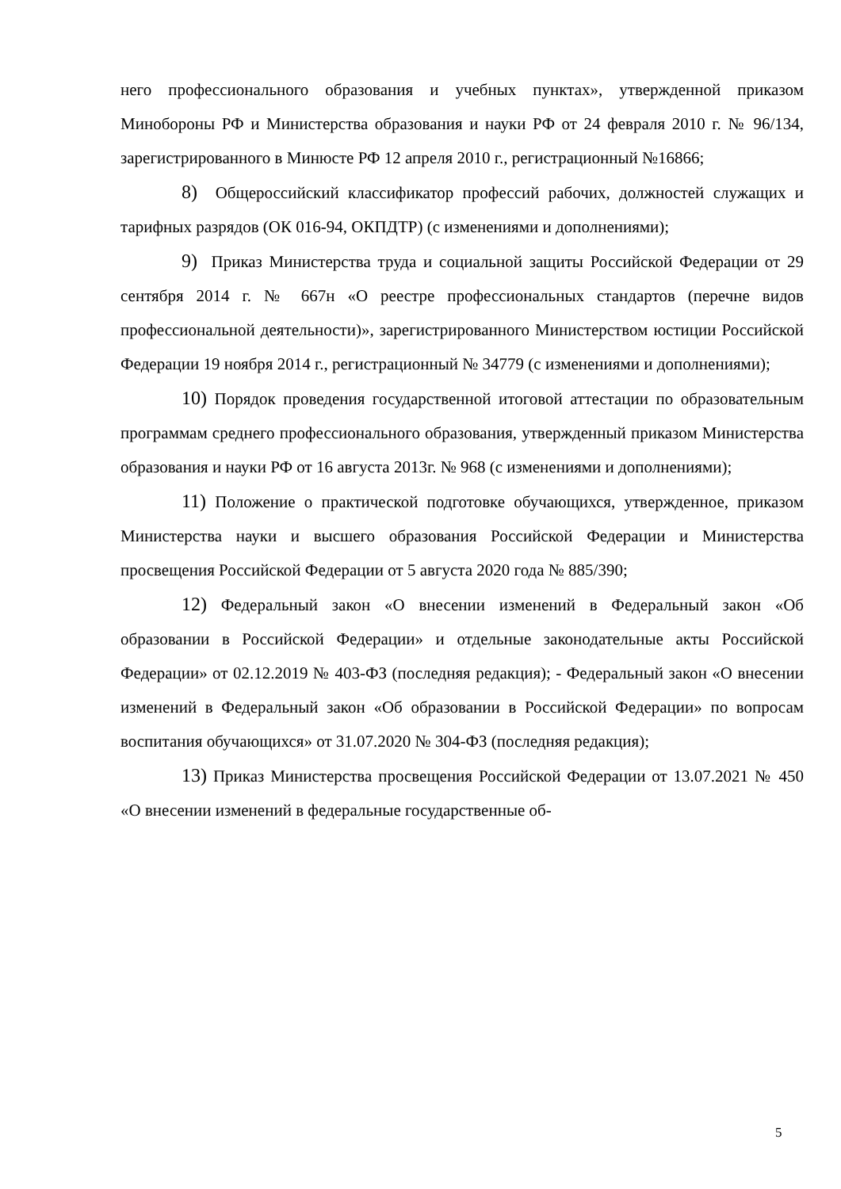него профессионального образования и учебных пунктах», утвержденной приказом Минобороны РФ и Министерства образования и науки РФ от 24 февраля 2010 г. № 96/134, зарегистрированного в Минюсте РФ 12 апреля 2010 г., регистрационный №16866;
8) Общероссийский классификатор профессий рабочих, должностей служащих и тарифных разрядов (ОК 016-94, ОКПДТР) (с изменениями и дополнениями);
9) Приказ Министерства труда и социальной защиты Российской Федерации от 29 сентября 2014 г. № 667н «О реестре профессиональных стандартов (перечне видов профессиональной деятельности)», зарегистрированного Министерством юстиции Российской Федерации 19 ноября 2014 г., регистрационный № 34779 (с изменениями и дополнениями);
10) Порядок проведения государственной итоговой аттестации по образовательным программам среднего профессионального образования, утвержденный приказом Министерства образования и науки РФ от 16 августа 2013г. № 968 (с изменениями и дополнениями);
11) Положение о практической подготовке обучающихся, утвержденное, приказом Министерства науки и высшего образования Российской Федерации и Министерства просвещения Российской Федерации от 5 августа 2020 года № 885/390;
12) Федеральный закон «О внесении изменений в Федеральный закон «Об образовании в Российской Федерации» и отдельные законодательные акты Российской Федерации» от 02.12.2019 № 403-ФЗ (последняя редакция); - Федеральный закон «О внесении изменений в Федеральный закон «Об образовании в Российской Федерации» по вопросам воспитания обучающихся» от 31.07.2020 № 304-ФЗ (последняя редакция);
13) Приказ Министерства просвещения Российской Федерации от 13.07.2021 № 450 «О внесении изменений в федеральные государственные об-
5